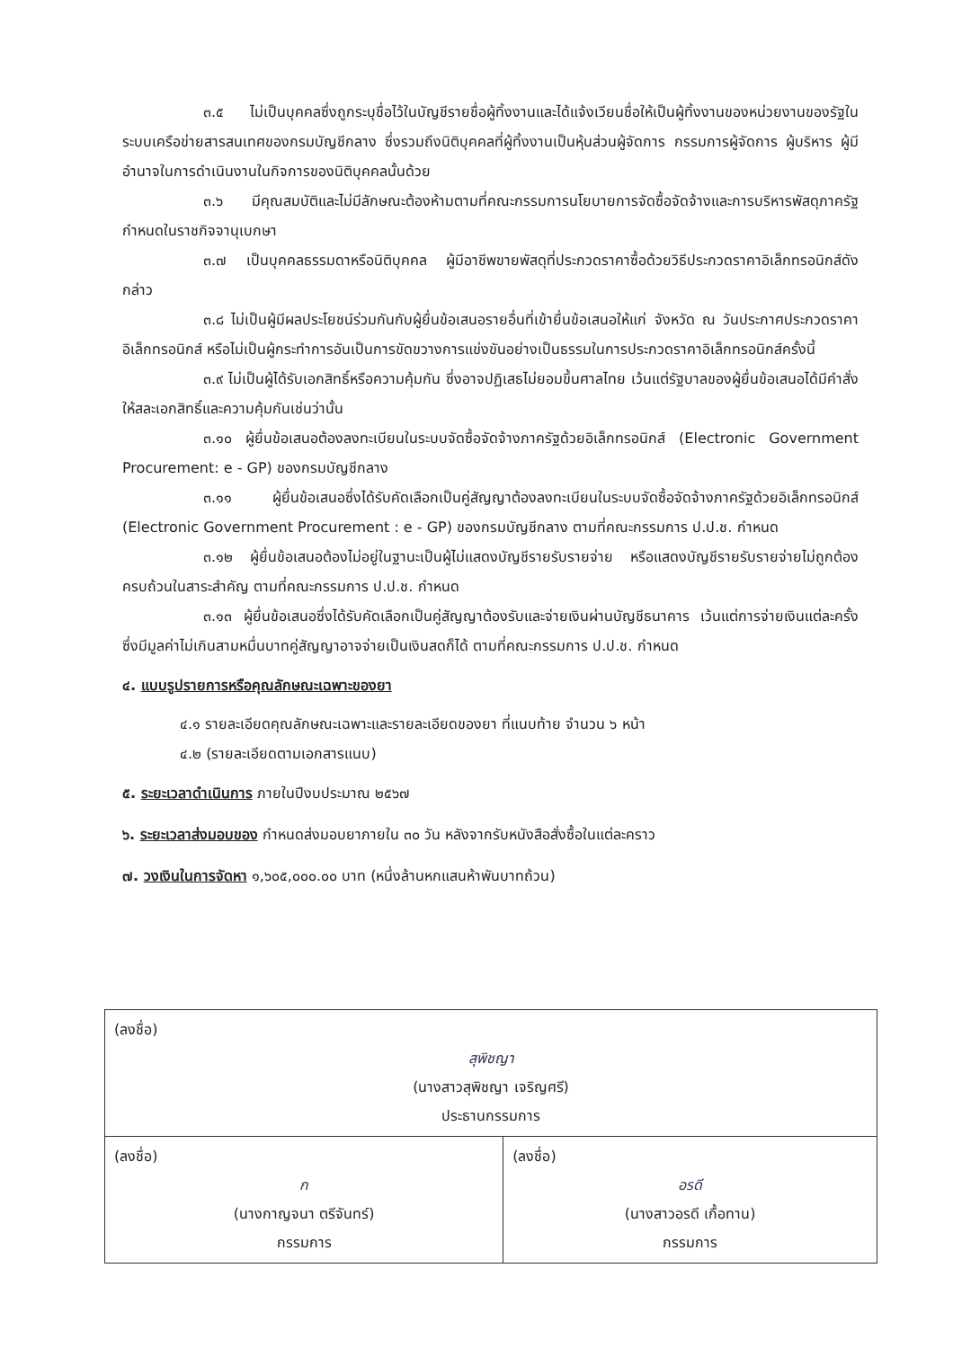๓.๕ ไม่เป็นบุคคลซึ่งถูกระบุชื่อไว้ในบัญชีรายชื่อผู้ทิ้งงานและได้แจ้งเวียนชื่อให้เป็นผู้ทิ้งงานของหน่วยงานของรัฐในระบบเครือข่ายสารสนเทศของกรมบัญชีกลาง ซึ่งรวมถึงนิติบุคคลที่ผู้ทิ้งงานเป็นหุ้นส่วนผู้จัดการ กรรมการผู้จัดการ ผู้บริหาร ผู้มีอำนาจในการดำเนินงานในกิจการของนิติบุคคลนั้นด้วย
๓.๖ มีคุณสมบัติและไม่มีลักษณะต้องห้ามตามที่คณะกรรมการนโยบายการจัดซื้อจัดจ้างและการบริหารพัสดุภาครัฐกำหนดในราชกิจจานุเบกษา
๓.๗ เป็นบุคคลธรรมดาหรือนิติบุคคล ผู้มีอาชีพขายพัสดุที่ประกวดราคาซื้อด้วยวิธีประกวดราคาอิเล็กทรอนิกส์ดังกล่าว
๓.๘ ไม่เป็นผู้มีผลประโยชน์ร่วมกันกับผู้ยื่นข้อเสนอรายอื่นที่เข้ายื่นข้อเสนอให้แก่ จังหวัด ณ วันประกาศประกวดราคาอิเล็กทรอนิกส์ หรือไม่เป็นผู้กระทำการอันเป็นการขัดขวางการแข่งขันอย่างเป็นธรรมในการประกวดราคาอิเล็กทรอนิกส์ครั้งนี้
๓.๙ ไม่เป็นผู้ได้รับเอกสิทธิ์หรือความคุ้มกัน ซึ่งอาจปฏิเสธไม่ยอมขึ้นศาลไทย เว้นแต่รัฐบาลของผู้ยื่นข้อเสนอได้มีคำสั่งให้สละเอกสิทธิ์และความคุ้มกันเช่นว่านั้น
๓.๑๐ ผู้ยื่นข้อเสนอต้องลงทะเบียนในระบบจัดซื้อจัดจ้างภาครัฐด้วยอิเล็กทรอนิกส์ (Electronic Government Procurement: e - GP) ของกรมบัญชีกลาง
๓.๑๑ ผู้ยื่นข้อเสนอซึ่งได้รับคัดเลือกเป็นคู่สัญญาต้องลงทะเบียนในระบบจัดซื้อจัดจ้างภาครัฐด้วยอิเล็กทรอนิกส์ (Electronic Government Procurement : e - GP) ของกรมบัญชีกลาง ตามที่คณะกรรมการ ป.ป.ช. กำหนด
๓.๑๒ ผู้ยื่นข้อเสนอต้องไม่อยู่ในฐานะเป็นผู้ไม่แสดงบัญชีรายรับรายจ่าย หรือแสดงบัญชีรายรับรายจ่ายไม่ถูกต้องครบถ้วนในสาระสำคัญ ตามที่คณะกรรมการ ป.ป.ช. กำหนด
๓.๑๓ ผู้ยื่นข้อเสนอซึ่งได้รับคัดเลือกเป็นคู่สัญญาต้องรับและจ่ายเงินผ่านบัญชีธนาคาร เว้นแต่การจ่ายเงินแต่ละครั้งซึ่งมีมูลค่าไม่เกินสามหมื่นบาทคู่สัญญาอาจจ่ายเป็นเงินสดก็ได้ ตามที่คณะกรรมการ ป.ป.ช. กำหนด
๔. แบบรูปรายการหรือคุณลักษณะเฉพาะของยา
๔.๑ รายละเอียดคุณลักษณะเฉพาะและรายละเอียดของยา ที่แนบท้าย จำนวน ๖ หน้า
๔.๒ (รายละเอียดตามเอกสารแนบ)
๕. ระยะเวลาดำเนินการ ภายในปีงบประมาณ ๒๕๖๗
๖. ระยะเวลาส่งมอบของ กำหนดส่งมอบยาภายใน ๓๐ วัน หลังจากรับหนังสือสั่งซื้อในแต่ละคราว
๗. วงเงินในการจัดหา ๑,๖๐๕,๐๐๐.๐๐ บาท (หนึ่งล้านหกแสนห้าพันบาทถ้วน)
| (ลงชื่อ) สุพิชญา (นางสาวสุพิชญา เจริญศรี) ประธานกรรมการ | |
| (ลงชื่อ) ก (นางกาญจนา ตรีจันทร์) กรรมการ | (ลงชื่อ) อรดี (นางสาวอรดี เกื้อทาน) กรรมการ |